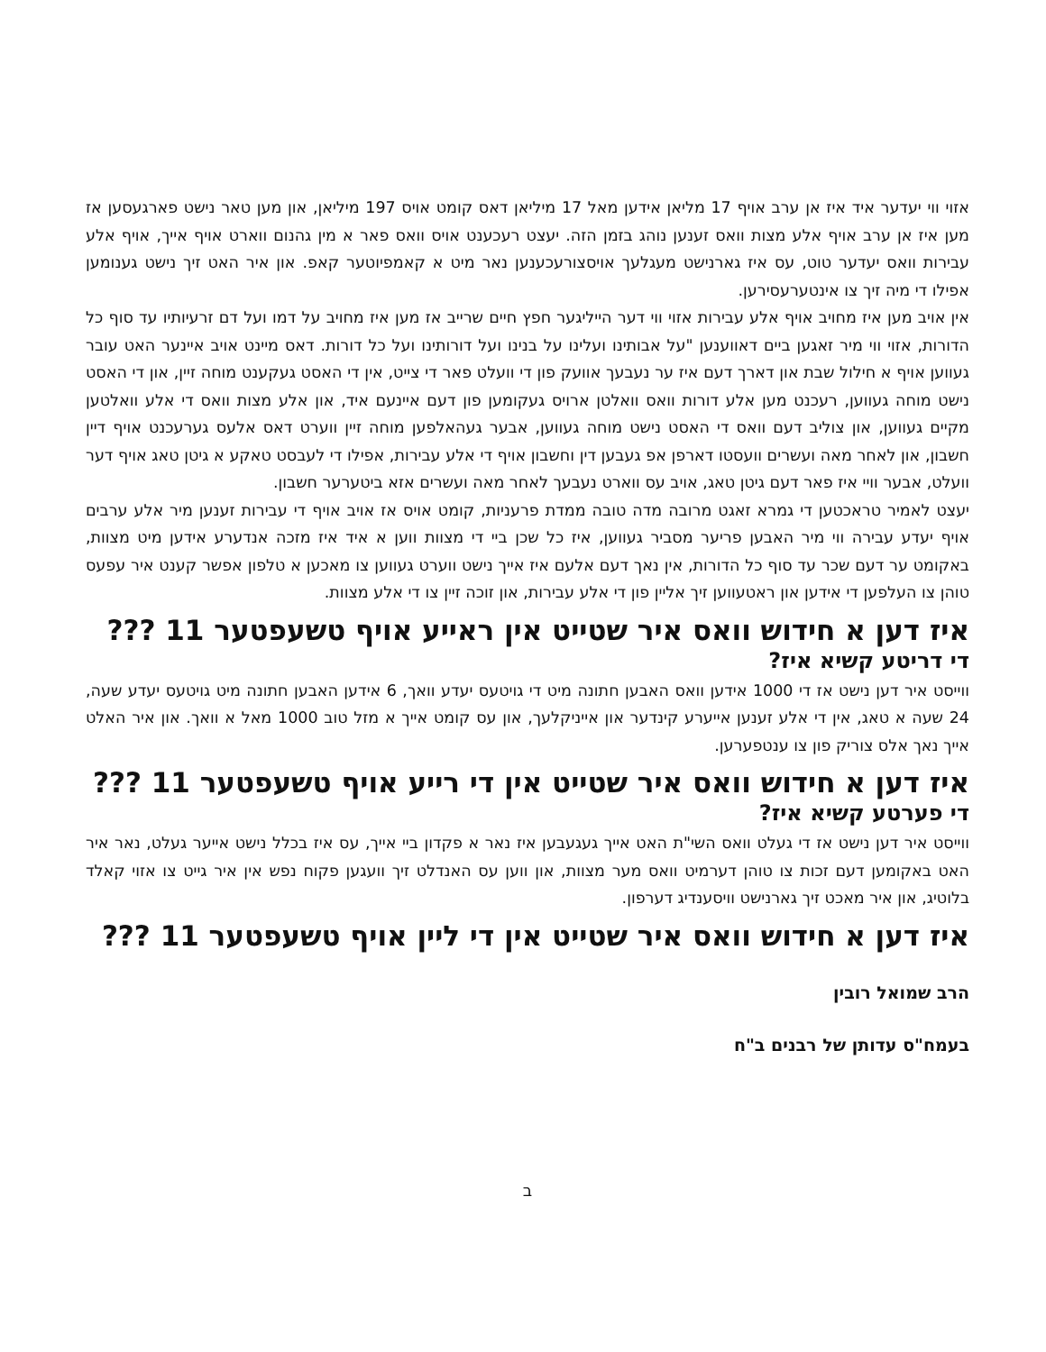אזוי ווי יעדער איד איז אן ערב אויף 17 מליאן אידען מאל 17 מיליאן דאס קומט אויס 197 מיליאן, און מען טאר נישט פארגעסען אז מען איז אן ערב אויף אלע מצות וואס זענען נוהג בזמן הזה. יעצט רעכענט אויס וואס פאר א מין גהנום ווארט אויף אייך, אויף אלע עבירות וואס יעדער טוט, עס איז גארנישט מעגלעך אויסצורעכענען נאר מיט א קאמפיוטער קאפ. און איר האט זיך נישט גענומען אפילו די מיה זיך צו אינטערעסירען.
אין אויב מען איז מחויב אויף אלע עבירות אזוי ווי דער הייליגער חפץ חיים שרייב אז מען איז מחויב על דמו ועל דם זרעיותיו עד סוף כל הדורות, אזוי ווי מיר זאגען ביים דאווענען "על אבותינו ועלינו על בנינו ועל דורותינו ועל כל דורות. דאס מיינט אויב איינער האט עובר געווען אויף א חילול שבת און דארך דעם איז ער נעבעך אוועק פון די וועלט פאר די צייט, אין די האסט געקענט מוחה זיין, און די האסט נישט מוחה געווען, רעכנט מען אלע דורות וואס וואלטן ארויס געקומען פון דעם איינעם איד, און אלע מצות וואס די אלע וואלטען מקיים געווען, און צוליב דעם וואס די האסט נישט מוחה געווען, אבער געהאלפען מוחה זיין ווערט דאס אלעס גערעכנט אויף דיין חשבון, און לאחר מאה ועשרים וועסטו דארפן אפ געבען דין וחשבון אויף די אלע עבירות, אפילו די לעבסט טאקע א גיטן טאג אויף דער וועלט, אבער וויי איז פאר דעם גיטן טאג, אויב עס ווארט נעבעך לאחר מאה ועשרים אזא ביטערער חשבון.
יעצט לאמיר טראכטען די גמרא זאגט מרובה מדה טובה ממדת פרעניות, קומט אויס אז אויב אויף די עבירות זענען מיר אלע ערבים אויף יעדע עבירה ווי מיר האבען פריער מסביר געווען, איז כל שכן ביי די מצוות ווען א איד איז מזכה אנדערע אידען מיט מצוות, באקומט ער דעם שכר עד סוף כל הדורות, אין נאך דעם אלעם איז אייך נישט ווערט געווען צו מאכען א טלפון אפשר קענט איר עפעס טוהן צו העלפען די אידען און ראטעווען זיך אליין פון די אלע עבירות, און זוכה זיין צו די אלע מצוות.
איז דען א חידוש וואס איר שטייט אין ראייע אויף טשעפטער 11 ???
די דריטע קשיא איז?
ווייסט איר דען נישט אז די 1000 אידען וואס האבען חתונה מיט די גויטעס יעדע וואך, 6 אידען האבען חתונה מיט גויטעס יעדע שעה, 24 שעה א טאג, אין די אלע זענען אייערע קינדער און אייניקלעך, און עס קומט אייך א מזל טוב 1000 מאל א וואך. און איר האלט אייך נאך אלס צוריק פון צו ענטפערען.
איז דען א חידוש וואס איר שטייט אין די רייע אויף טשעפטער 11 ???
די פערטע קשיא איז?
ווייסט איר דען נישט אז די געלט וואס השי"ת האט אייך געגעבען איז נאר א פקדון ביי אייך, עס איז בכלל נישט אייער געלט, נאר איר האט באקומען דעם זכות צו טוהן דערמיט וואס מער מצוות, און ווען עס האנדלט זיך וועגען פקוח נפש אין איר גייט צו אזוי קאלד בלוטיג, און איר מאכט זיך גארנישט וויסענדיג דערפון.
איז דען א חידוש וואס איר שטייט אין די ליין אויף טשעפטער 11 ???
הרב שמואל רובין
בעמח"ס עדותן של רבנים ב"ח
ב